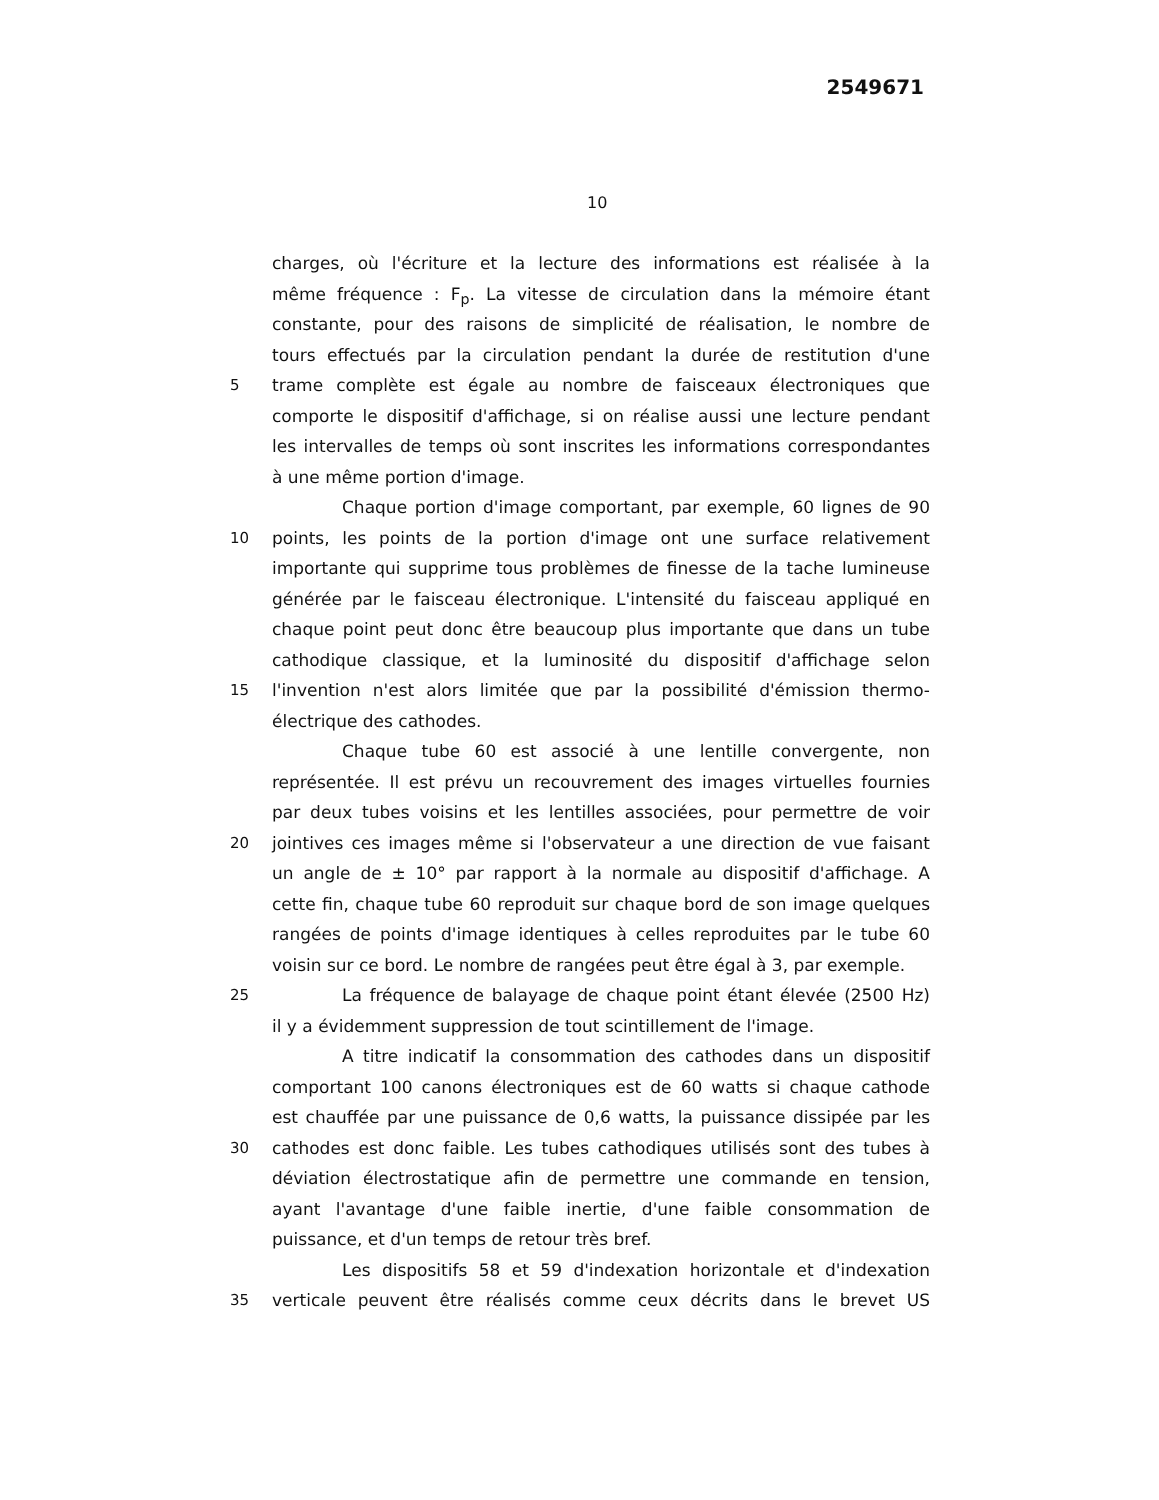2549671
10
charges, où l'écriture et la lecture des informations est réalisée à la
même fréquence : F<sub>p</sub>. La vitesse de circulation dans la mémoire étant
constante, pour des raisons de simplicité de réalisation, le nombre de
tours effectués par la circulation pendant la durée de restitution d'une
5 trame complète est égale au nombre de faisceaux électroniques que
comporte le dispositif d'affichage, si on réalise aussi une lecture pendant
les intervalles de temps où sont inscrites les informations correspondantes
à une même portion d'image.
Chaque portion d'image comportant, par exemple, 60 lignes de 90
10 points, les points de la portion d'image ont une surface relativement
importante qui supprime tous problèmes de finesse de la tache lumineuse
générée par le faisceau électronique. L'intensité du faisceau appliqué en
chaque point peut donc être beaucoup plus importante que dans un tube
cathodique classique, et la luminosité du dispositif d'affichage selon
15 l'invention n'est alors limitée que par la possibilité d'émission thermo-
électrique des cathodes.
Chaque tube 60 est associé à une lentille convergente, non
représentée. Il est prévu un recouvrement des images virtuelles fournies
par deux tubes voisins et les lentilles associées, pour permettre de voir
20 jointives ces images même si l'observateur a une direction de vue faisant
un angle de ± 10° par rapport à la normale au dispositif d'affichage. A
cette fin, chaque tube 60 reproduit sur chaque bord de son image quelques
rangées de points d'image identiques à celles reproduites par le tube 60
voisin sur ce bord. Le nombre de rangées peut être égal à 3, par exemple.
25 La fréquence de balayage de chaque point étant élevée (2500 Hz)
il y a évidemment suppression de tout scintillement de l'image.
A titre indicatif la consommation des cathodes dans un dispositif
comportant 100 canons électroniques est de 60 watts si chaque cathode
est chauffée par une puissance de 0,6 watts, la puissance dissipée par les
30 cathodes est donc faible. Les tubes cathodiques utilisés sont des tubes à
déviation électrostatique afin de permettre une commande en tension,
ayant l'avantage d'une faible inertie, d'une faible consommation de
puissance, et d'un temps de retour très bref.
Les dispositifs 58 et 59 d'indexation horizontale et d'indexation
35 verticale peuvent être réalisés comme ceux décrits dans le brevet US